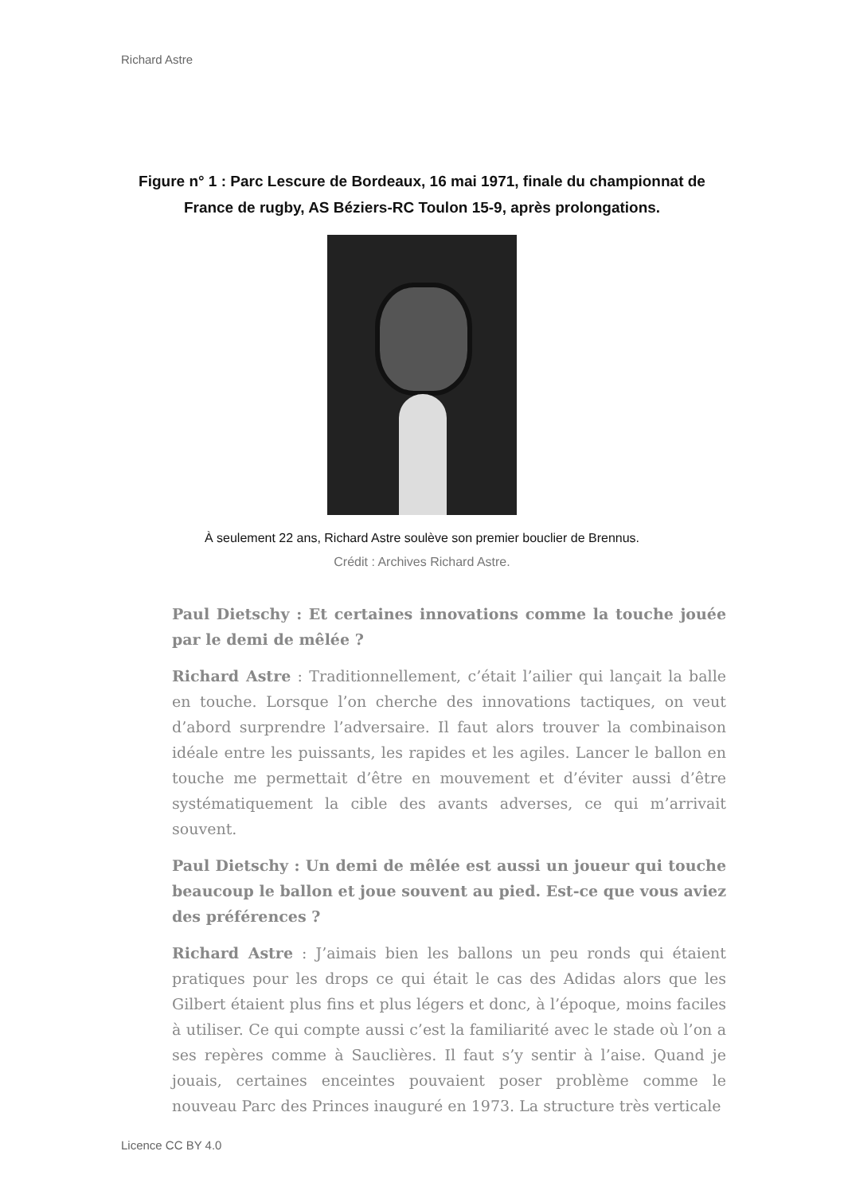Richard Astre
Figure n° 1 : Parc Lescure de Bordeaux, 16 mai 1971, finale du championnat de France de rugby, AS Béziers-RC Toulon 15-9, après prolongations.
À seulement 22 ans, Richard Astre soulève son premier bouclier de Brennus.
Crédit : Archives Richard Astre.
Paul Dietschy : Et certaines innovations comme la touche jouée par le demi de mêlée ?
Richard Astre : Traditionnellement, c’était l’ailier qui lançait la balle en touche. Lorsque l’on cherche des innovations tactiques, on veut d’abord surprendre l’adversaire. Il faut alors trouver la combinaison idéale entre les puissants, les rapides et les agiles. Lancer le ballon en touche me permettait d’être en mouvement et d’éviter aussi d’être systématiquement la cible des avants adverses, ce qui m’arrivait souvent.
Paul Dietschy : Un demi de mêlée est aussi un joueur qui touche beaucoup le ballon et joue souvent au pied. Est-ce que vous aviez des préférences ?
Richard Astre : J’aimais bien les ballons un peu ronds qui étaient pratiques pour les drops ce qui était le cas des Adidas alors que les Gilbert étaient plus fins et plus légers et donc, à l’époque, moins faciles à utiliser. Ce qui compte aussi c’est la familiarité avec le stade où l’on a ses repères comme à Sauclières. Il faut s’y sentir à l’aise. Quand je jouais, certaines enceintes pouvaient poser problème comme le nouveau Parc des Princes inauguré en 1973. La structure très verticale
Licence CC BY 4.0